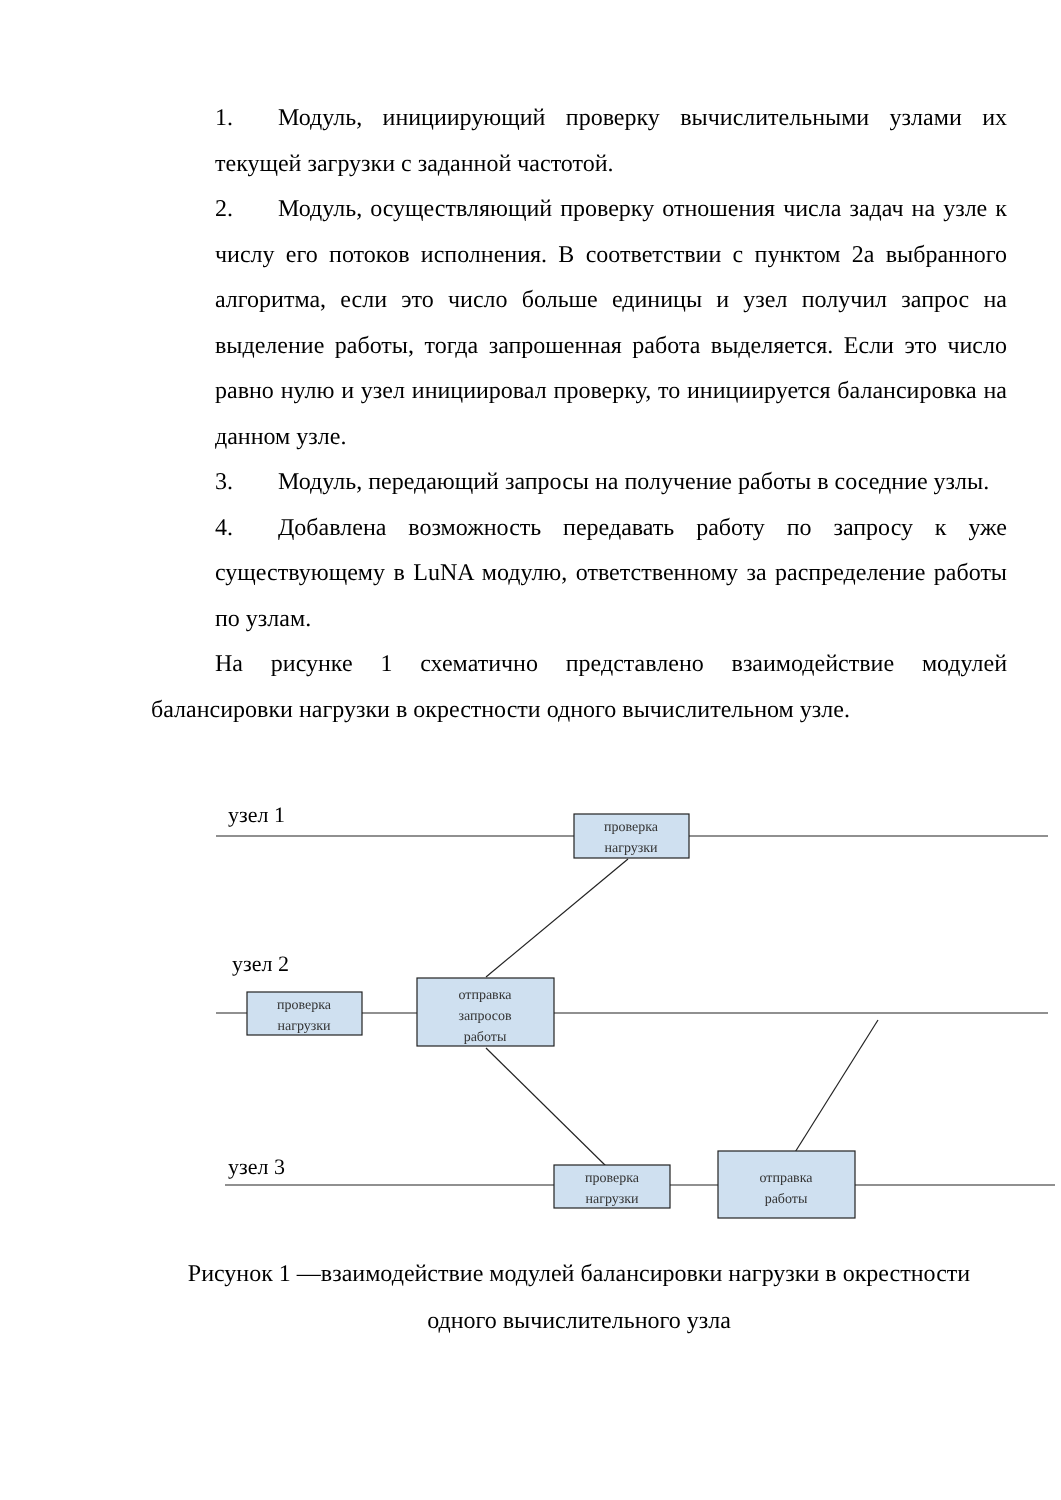1. Модуль, инициирующий проверку вычислительными узлами их текущей загрузки с заданной частотой.
2. Модуль, осуществляющий проверку отношения числа задач на узле к числу его потоков исполнения. В соответствии с пунктом 2а выбранного алгоритма, если это число больше единицы и узел получил запрос на выделение работы, тогда запрошенная работа выделяется. Если это число равно нулю и узел инициировал проверку, то инициируется балансировка на данном узле.
3. Модуль, передающий запросы на получение работы в соседние узлы.
4. Добавлена возможность передавать работу по запросу к уже существующему в LuNA модулю, ответственному за распределение работы по узлам.
На рисунке 1 схематично представлено взаимодействие модулей балансировки нагрузки в окрестности одного вычислительном узле.
узел 1
узел 2
узел 3
проверка
нагрузки
проверка
нагрузки
отправка
запросов
работы
проверка
нагрузки
отправка
работы
Рисунок 1 —взаимодействие модулей балансировки нагрузки в окрестности
одного вычислительного узла